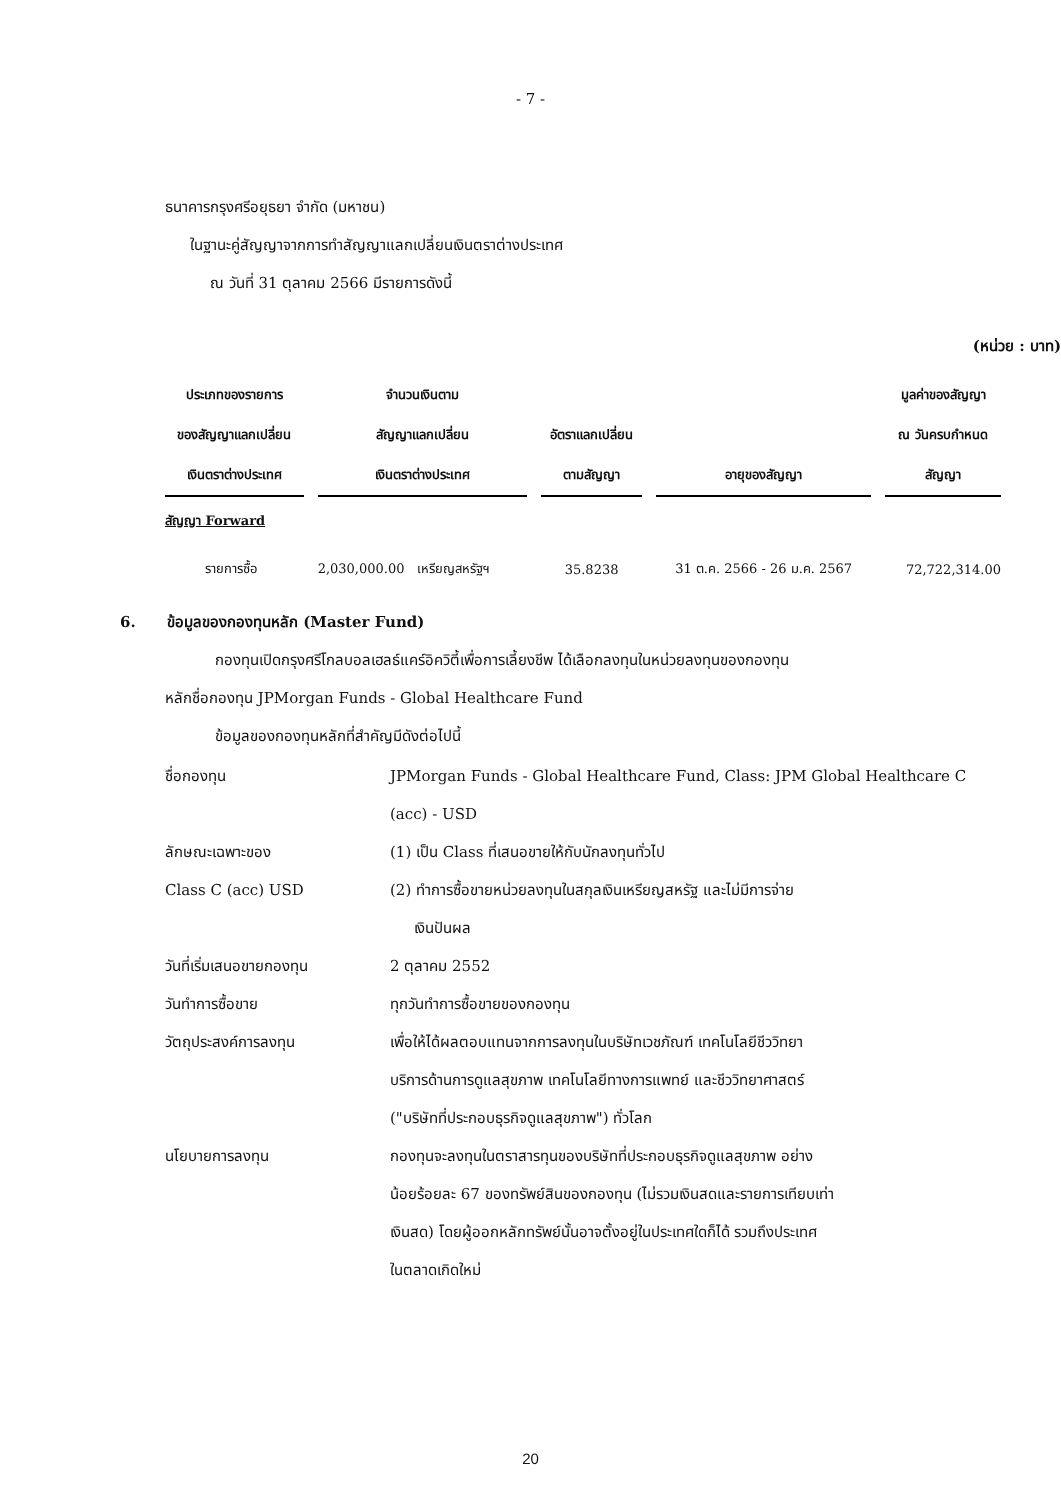- 7 -
ธนาคารกรุงศรีอยุธยา จำกัด (มหาชน)
ในฐานะคู่สัญญาจากการทำสัญญาแลกเปลี่ยนเงินตราต่างประเทศ
ณ วันที่ 31 ตุลาคม 2566 มีรายการดังนี้
(หน่วย : บาท)
| ประเภทของรายการ | จำนวนเงินตาม | | | มูลค่าของสัญญา |
| --- | --- | --- | --- | --- |
| ของสัญญาแลกเปลี่ยน | สัญญาแลกเปลี่ยน | อัตราแลกเปลี่ยน | | ณ วันครบกำหนด |
| เงินตราต่างประเทศ | เงินตราต่างประเทศ | ตามสัญญา | อายุของสัญญา | สัญญา |
| สัญญา Forward | | | | |
| รายการซื้อ | 2,030,000.00 เหรียญสหรัฐฯ | 35.8238 | 31 ต.ค. 2566 - 26 ม.ค. 2567 | 72,722,314.00 |
6. ข้อมูลของกองทุนหลัก (Master Fund)
กองทุนเปิดกรุงศรีโกลบอลเฮลธ์แคร์อิควิตี้เพื่อการเลี้ยงชีพ ได้เลือกลงทุนในหน่วยลงทุนของกองทุน
หลักชื่อกองทุน JPMorgan Funds - Global Healthcare Fund
ข้อมูลของกองทุนหลักที่สำคัญมีดังต่อไปนี้
| ชื่อกองทุน | JPMorgan Funds - Global Healthcare Fund, Class: JPM Global Healthcare C (acc) - USD |
| ลักษณะเฉพาะของ Class C (acc) USD | (1) เป็น Class ที่เสนอขายให้กับนักลงทุนทั่วไป (2) ทำการซื้อขายหน่วยลงทุนในสกุลเงินเหรียญสหรัฐ และไม่มีการจ่าย เงินปันผล |
| วันที่เริ่มเสนอขายกองทุน | 2 ตุลาคม 2552 |
| วันทำการซื้อขาย | ทุกวันทำการซื้อขายของกองทุน |
| วัตถุประสงค์การลงทุน | เพื่อให้ได้ผลตอบแทนจากการลงทุนในบริษัทเวชภัณฑ์ เทคโนโลยีชีววิทยา บริการด้านการดูแลสุขภาพ เทคโนโลยีทางการแพทย์ และชีววิทยาศาสตร์ ("บริษัทที่ประกอบธุรกิจดูแลสุขภาพ") ทั่วโลก |
| นโยบายการลงทุน | กองทุนจะลงทุนในตราสารทุนของบริษัทที่ประกอบธุรกิจดูแลสุขภาพ อย่าง น้อยร้อยละ 67 ของทรัพย์สินของกองทุน (ไม่รวมเงินสดและรายการเทียบเท่า เงินสด) โดยผู้ออกหลักทรัพย์นั้นอาจตั้งอยู่ในประเทศใดก็ได้ รวมถึงประเทศ ในตลาดเกิดใหม่ |
20